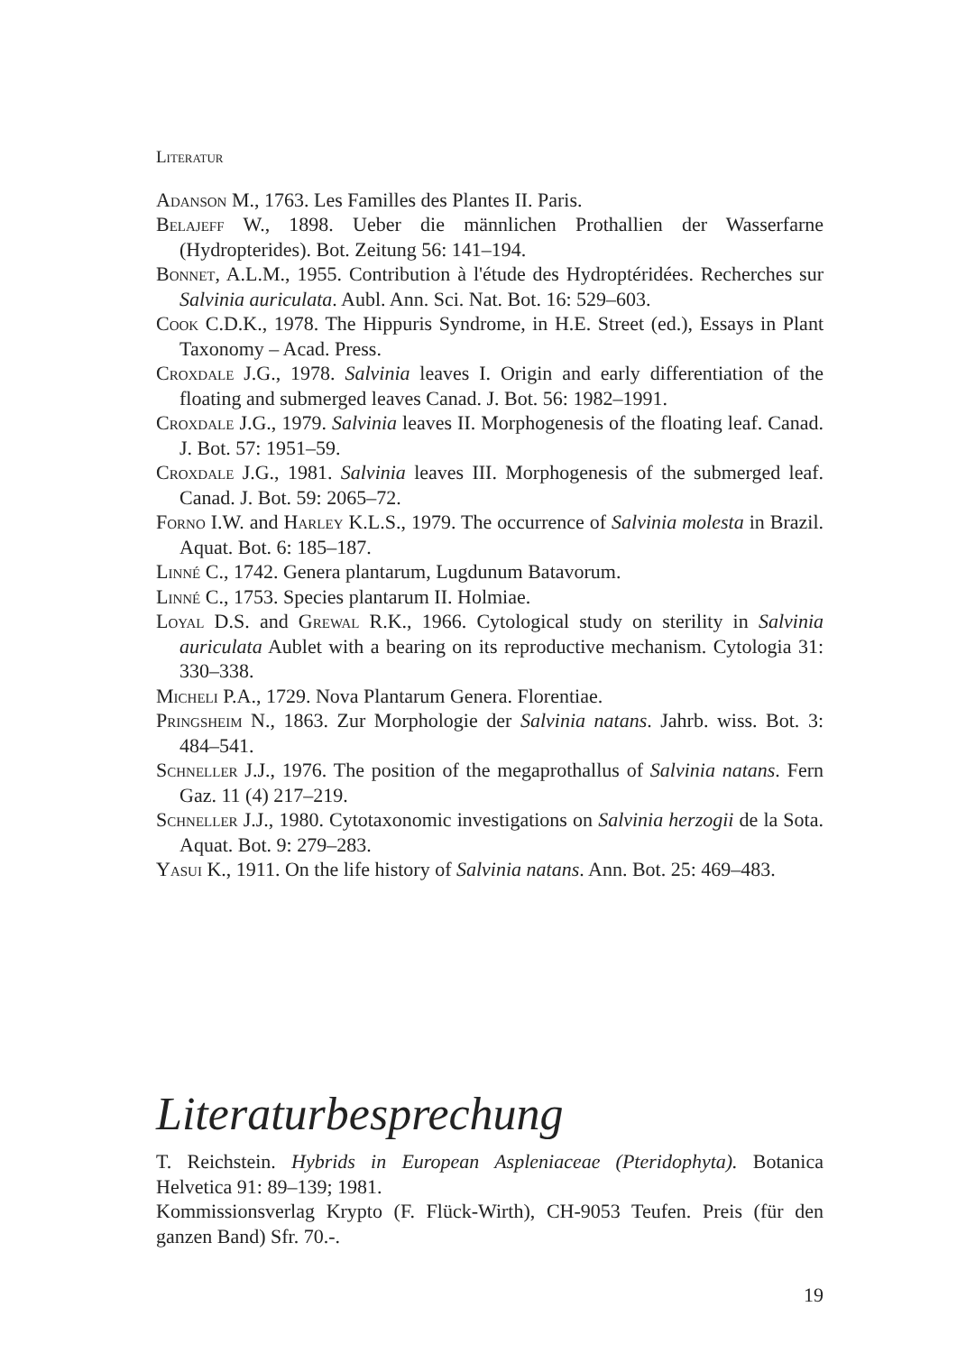Literatur
Adanson M., 1763. Les Familles des Plantes II. Paris.
Belajeff W., 1898. Ueber die männlichen Prothallien der Wasserfarne (Hydropterides). Bot. Zeitung 56: 141–194.
Bonnet, A.L.M., 1955. Contribution à l'étude des Hydroptéridées. Recherches sur Salvinia auriculata. Aubl. Ann. Sci. Nat. Bot. 16: 529–603.
Cook C.D.K., 1978. The Hippuris Syndrome, in H.E. Street (ed.), Essays in Plant Taxonomy – Acad. Press.
Croxdale J.G., 1978. Salvinia leaves I. Origin and early differentiation of the floating and submerged leaves Canad. J. Bot. 56: 1982–1991.
Croxdale J.G., 1979. Salvinia leaves II. Morphogenesis of the floating leaf. Canad. J. Bot. 57: 1951–59.
Croxdale J.G., 1981. Salvinia leaves III. Morphogenesis of the submerged leaf. Canad. J. Bot. 59: 2065–72.
Forno I.W. and Harley K.L.S., 1979. The occurrence of Salvinia molesta in Brazil. Aquat. Bot. 6: 185–187.
Linné C., 1742. Genera plantarum, Lugdunum Batavorum.
Linné C., 1753. Species plantarum II. Holmiae.
Loyal D.S. and Grewal R.K., 1966. Cytological study on sterility in Salvinia auriculata Aublet with a bearing on its reproductive mechanism. Cytologia 31: 330–338.
Micheli P.A., 1729. Nova Plantarum Genera. Florentiae.
Pringsheim N., 1863. Zur Morphologie der Salvinia natans. Jahrb. wiss. Bot. 3: 484–541.
Schneller J.J., 1976. The position of the megaprothallus of Salvinia natans. Fern Gaz. 11 (4) 217–219.
Schneller J.J., 1980. Cytotaxonomic investigations on Salvinia herzogii de la Sota. Aquat. Bot. 9: 279–283.
Yasui K., 1911. On the life history of Salvinia natans. Ann. Bot. 25: 469–483.
Literaturbesprechung
T. Reichstein. Hybrids in European Aspleniaceae (Pteridophyta). Botanica Helvetica 91: 89–139; 1981.
Kommissionsverlag Krypto (F. Flück-Wirth), CH-9053 Teufen. Preis (für den ganzen Band) Sfr. 70.-.
19